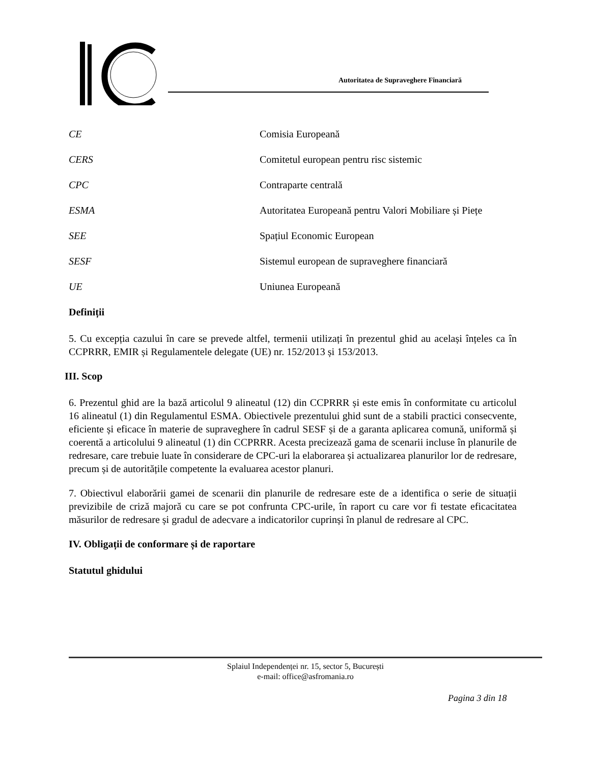Autoritatea de Supraveghere Financiară
| CE | Comisia Europeană |
| CERS | Comitetul european pentru risc sistemic |
| CPC | Contraparte centrală |
| ESMA | Autoritatea Europeană pentru Valori Mobiliare și Piețe |
| SEE | Spațiul Economic European |
| SESF | Sistemul european de supraveghere financiară |
| UE | Uniunea Europeană |
Definiții
5. Cu excepția cazului în care se prevede altfel, termenii utilizați în prezentul ghid au același înțeles ca în CCPRRR, EMIR și Regulamentele delegate (UE) nr. 152/2013 și 153/2013.
III. Scop
6. Prezentul ghid are la bază articolul 9 alineatul (12) din CCPRRR și este emis în conformitate cu articolul 16 alineatul (1) din Regulamentul ESMA. Obiectivele prezentului ghid sunt de a stabili practici consecvente, eficiente și eficace în materie de supraveghere în cadrul SESF și de a garanta aplicarea comună, uniformă și coerentă a articolului 9 alineatul (1) din CCPRRR. Acesta precizează gama de scenarii incluse în planurile de redresare, care trebuie luate în considerare de CPC-uri la elaborarea și actualizarea planurilor lor de redresare, precum și de autoritățile competente la evaluarea acestor planuri.
7. Obiectivul elaborării gamei de scenarii din planurile de redresare este de a identifica o serie de situații previzibile de criză majoră cu care se pot confrunta CPC-urile, în raport cu care vor fi testate eficacitatea măsurilor de redresare și gradul de adecvare a indicatorilor cuprinși în planul de redresare al CPC.
IV. Obligații de conformare și de raportare
Statutul ghidului
Splaiul Independenței nr. 15, sector 5, București
e-mail: office@asfromania.ro
Pagina 3 din 18